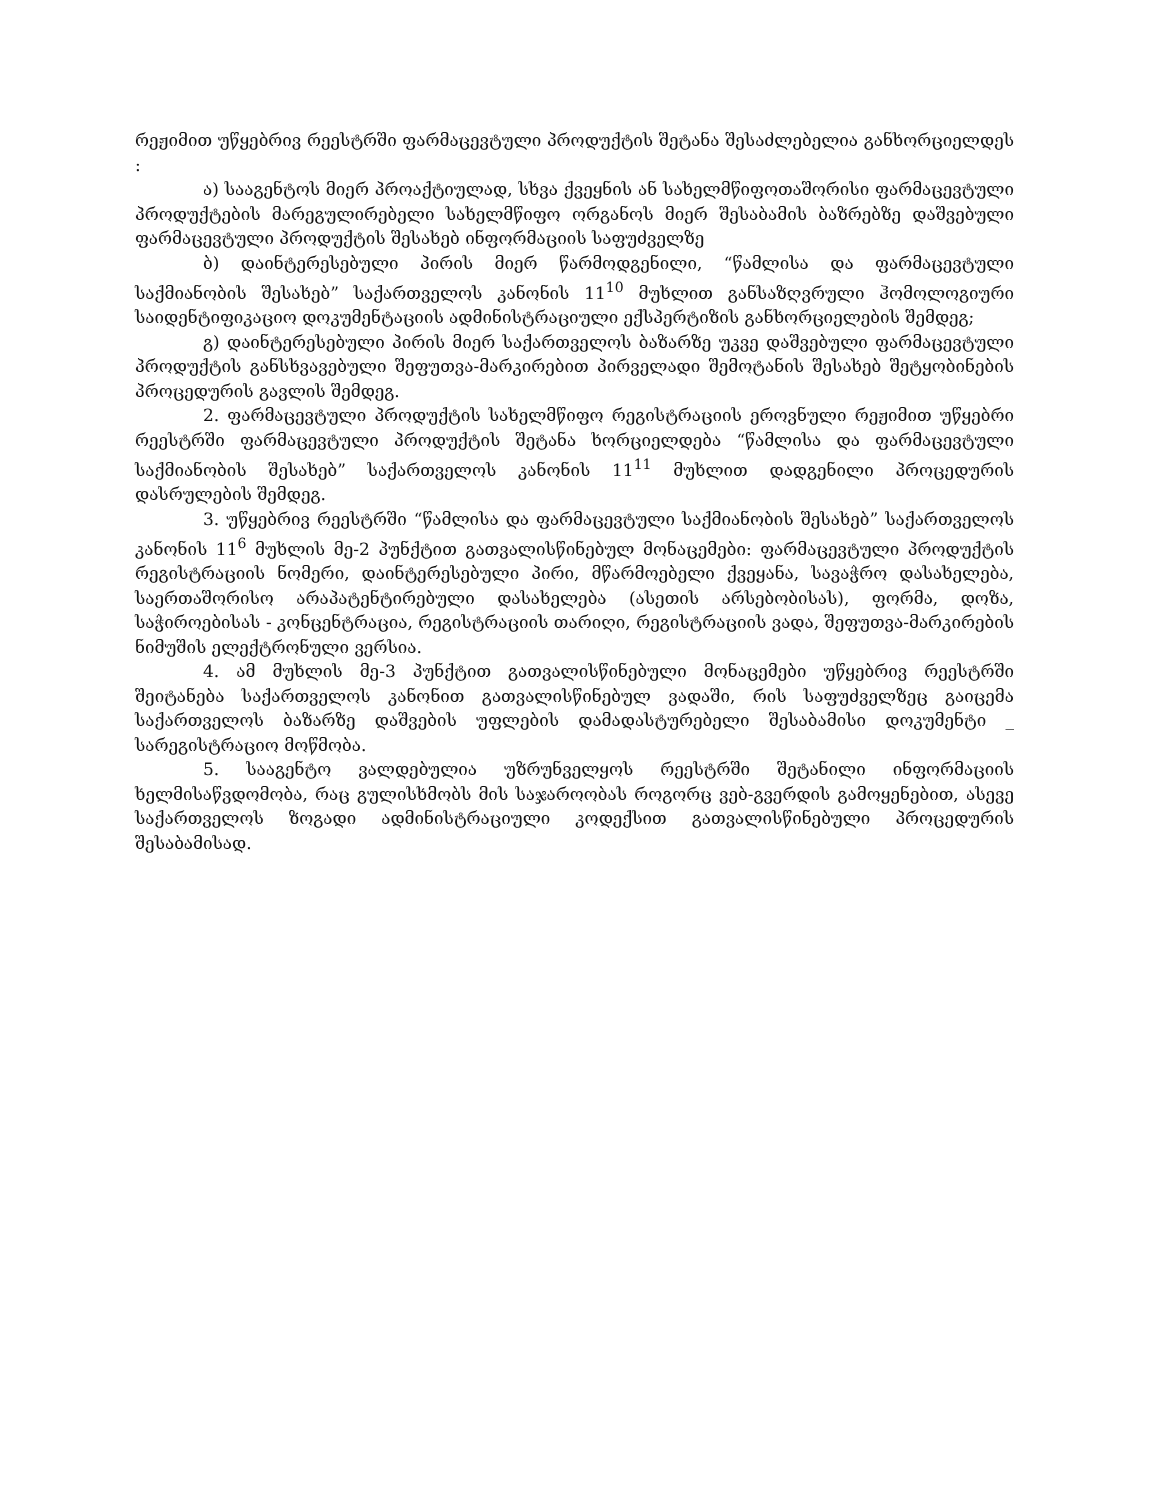რეჟიმით უწყებრივ რეესტრში ფარმაცევტული პროდუქტის შეტანა შესაძლებელია განხორციელდეს :
ა) სააგენტოს მიერ პროაქტიულად, სხვა ქვეყნის ან სახელმწიფოთაშორისი ფარმაცევტული პროდუქტების მარეგულირებელი სახელმწიფო ორგანოს მიერ შესაბამის ბაზრებზე დაშვებული ფარმაცევტული პროდუქტის შესახებ ინფორმაციის საფუძველზე
ბ) დაინტერესებული პირის მიერ წარმოდგენილი, “წამლისა და ფარმაცევტული საქმიანობის შესახებ” საქართველოს კანონის 11<sup>10</sup> მუხლით განსაზღვრული ჰომოლოგიური საიდენტიფიკაციო დოკუმენტაციის ადმინისტრაციული ექსპერტიზის განხორციელების შემდეგ;
გ) დაინტერესებული პირის მიერ საქართველოს ბაზარზე უკვე დაშვებული ფარმაცევტული პროდუქტის განსხვავებული შეფუთვა-მარკირებით პირველადი შემოტანის შესახებ შეტყობინების პროცედურის გავლის შემდეგ.
2. ფარმაცევტული პროდუქტის სახელმწიფო რეგისტრაციის ეროვნული რეჟიმით უწყებრი რეესტრში ფარმაცევტული პროდუქტის შეტანა ხორციელდება “წამლისა და ფარმაცევტული საქმიანობის შესახებ” საქართველოს კანონის 11<sup>11</sup> მუხლით დადგენილი პროცედურის დასრულების შემდეგ.
3. უწყებრივ რეესტრში “წამლისა და ფარმაცევტული საქმიანობის შესახებ” საქართველოს კანონის 11<sup>6</sup> მუხლის მე-2 პუნქტით გათვალისწინებულ მონაცემები: ფარმაცევტული პროდუქტის რეგისტრაციის ნომერი, დაინტერესებული პირი, მწარმოებელი ქვეყანა, სავაჭრო დასახელება, საერთაშორისო არაპატენტირებული დასახელება (ასეთის არსებობისას), ფორმა, დოზა, საჭიროებისას - კონცენტრაცია, რეგისტრაციის თარიღი, რეგისტრაციის ვადა, შეფუთვა-მარკირების ნიმუშის ელექტრონული ვერსია.
4. ამ მუხლის მე-3 პუნქტით გათვალისწინებული მონაცემები უწყებრივ რეესტრში შეიტანება საქართველოს კანონით გათვალისწინებულ ვადაში, რის საფუძველზეც გაიცემა საქართველოს ბაზარზე დაშვების უფლების დამადასტურებელი შესაბამისი დოკუმენტი _ სარეგისტრაციო მოწმობა.
5. სააგენტო ვალდებულია უზრუნველყოს რეესტრში შეტანილი ინფორმაციის ხელმისაწვდომობა, რაც გულისხმობს მის საჯაროობას როგორც ვებ-გვერდის გამოყენებით, ასევე საქართველოს ზოგადი ადმინისტრაციული კოდექსით გათვალისწინებული პროცედურის შესაბამისად.